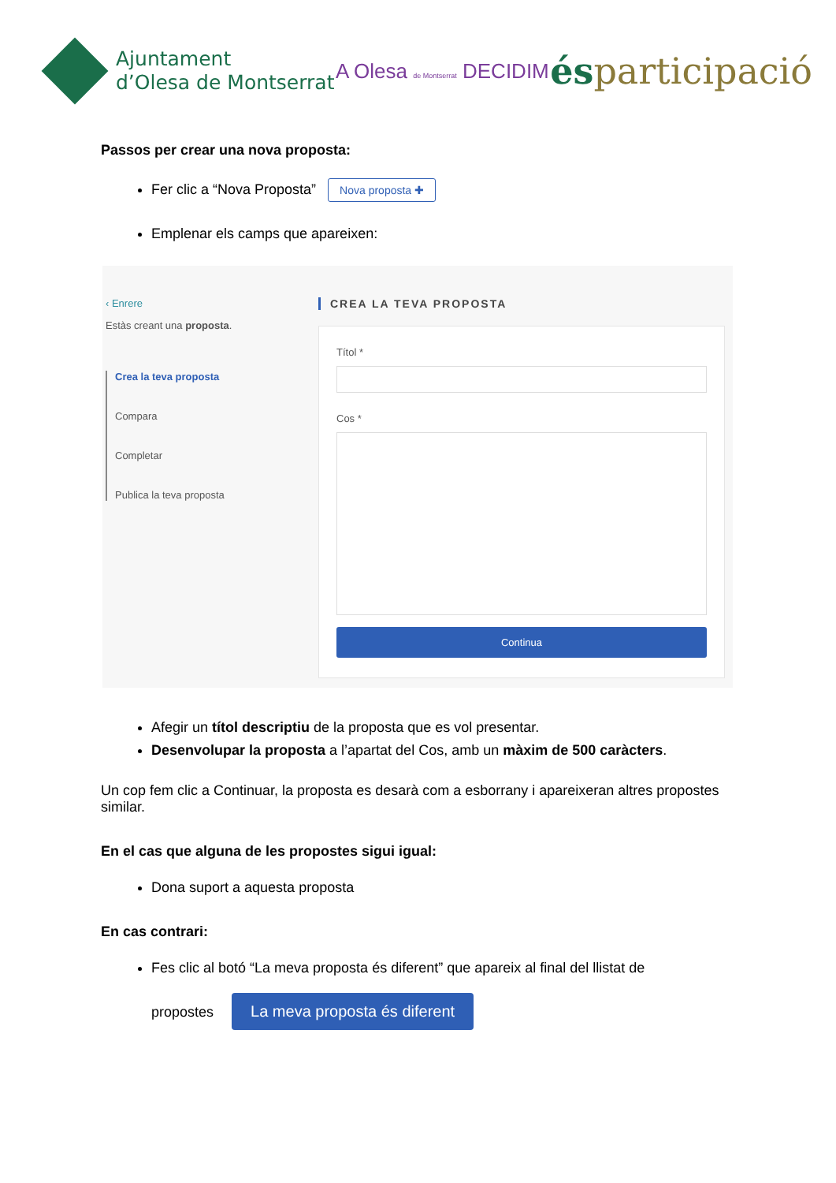Ajuntament
d’Olesa de Montserrat
A Olesa de Montserrat DECIDIM
ésparticipació
Passos per crear una nova proposta:
Fer clic a “Nova Proposta” Nova proposta ✚
Emplenar els camps que apareixen:
‹ Enrere
Estàs creant una proposta.
Crea la teva proposta
Compara
Completar
Publica la teva proposta
CREA LA TEVA PROPOSTA
Títol *
Cos *
Continua
Afegir un títol descriptiu de la proposta que es vol presentar.
Desenvolupar la proposta a l’apartat del Cos, amb un màxim de 500 caràcters.
Un cop fem clic a Continuar, la proposta es desarà com a esborrany i apareixeran altres propostes similar.
En el cas que alguna de les propostes sigui igual:
Dona suport a aquesta proposta
En cas contrari:
Fes clic al botó “La meva proposta és diferent” que apareix al final del llistat de
propostes La meva proposta és diferent